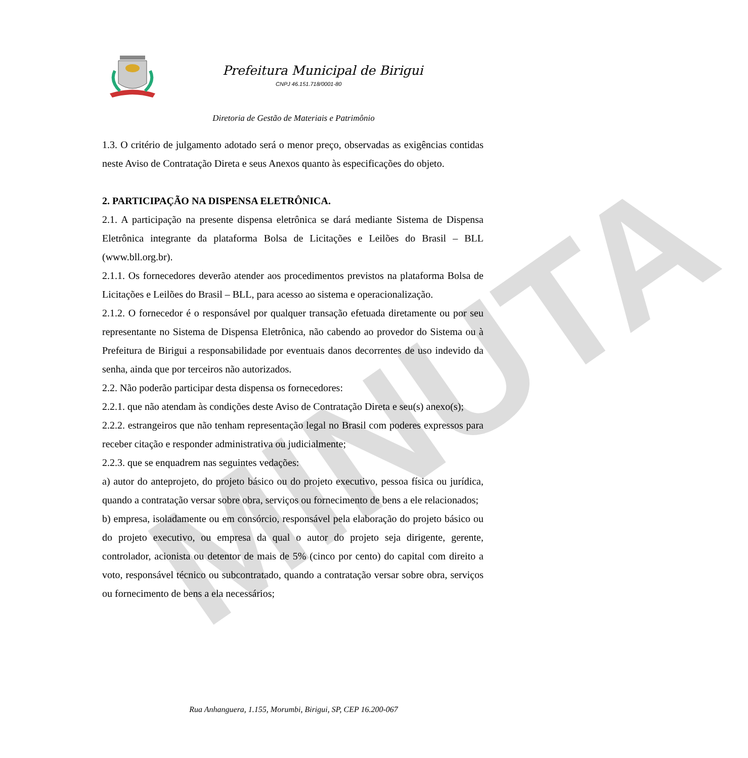MINUTA
Prefeitura Municipal de Birigui
CNPJ 46.151.718/0001-80
Diretoria de Gestão de Materiais e Patrimônio
1.3. O critério de julgamento adotado será o menor preço, observadas as exigências contidas neste Aviso de Contratação Direta e seus Anexos quanto às especificações do objeto.
2. PARTICIPAÇÃO NA DISPENSA ELETRÔNICA.
2.1. A participação na presente dispensa eletrônica se dará mediante Sistema de Dispensa Eletrônica integrante da plataforma Bolsa de Licitações e Leilões do Brasil – BLL (www.bll.org.br).
2.1.1. Os fornecedores deverão atender aos procedimentos previstos na plataforma Bolsa de Licitações e Leilões do Brasil – BLL, para acesso ao sistema e operacionalização.
2.1.2. O fornecedor é o responsável por qualquer transação efetuada diretamente ou por seu representante no Sistema de Dispensa Eletrônica, não cabendo ao provedor do Sistema ou à Prefeitura de Birigui a responsabilidade por eventuais danos decorrentes de uso indevido da senha, ainda que por terceiros não autorizados.
2.2. Não poderão participar desta dispensa os fornecedores:
2.2.1. que não atendam às condições deste Aviso de Contratação Direta e seu(s) anexo(s);
2.2.2. estrangeiros que não tenham representação legal no Brasil com poderes expressos para receber citação e responder administrativa ou judicialmente;
2.2.3. que se enquadrem nas seguintes vedações:
a) autor do anteprojeto, do projeto básico ou do projeto executivo, pessoa física ou jurídica, quando a contratação versar sobre obra, serviços ou fornecimento de bens a ele relacionados;
b) empresa, isoladamente ou em consórcio, responsável pela elaboração do projeto básico ou do projeto executivo, ou empresa da qual o autor do projeto seja dirigente, gerente, controlador, acionista ou detentor de mais de 5% (cinco por cento) do capital com direito a voto, responsável técnico ou subcontratado, quando a contratação versar sobre obra, serviços ou fornecimento de bens a ela necessários;
Rua Anhanguera, 1.155, Morumbi, Birigui, SP, CEP 16.200-067